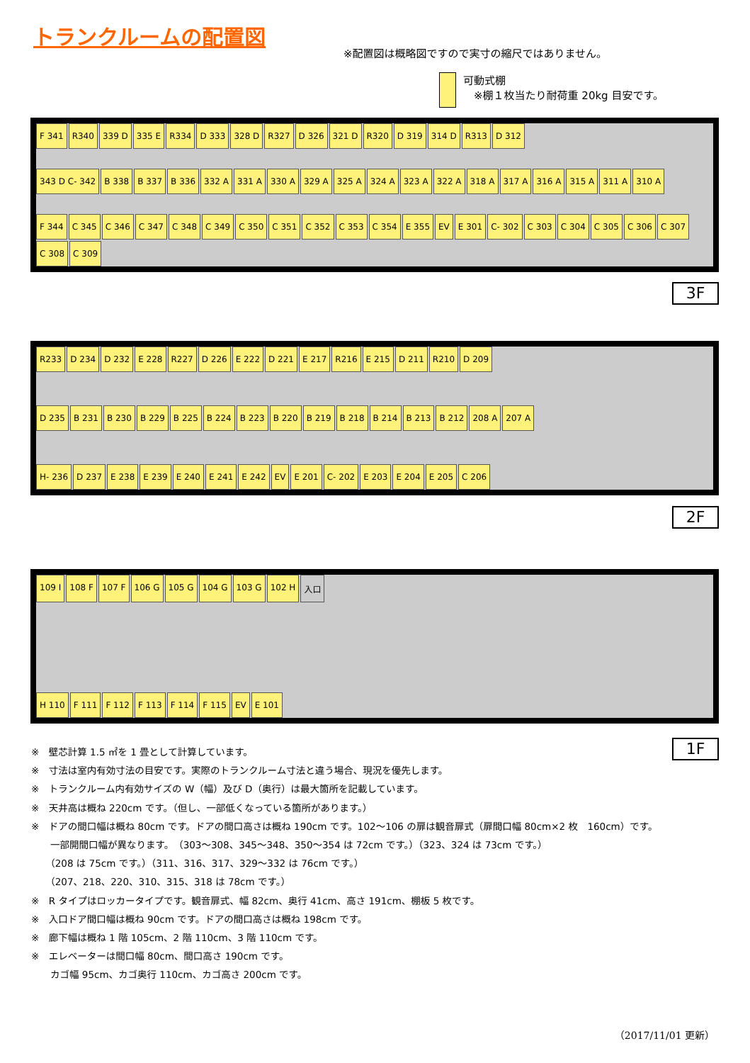トランクルームの配置図
※配置図は概略図ですので実寸の縮尺ではありません。
可動式棚
　※棚１枚当たり耐荷重 20kg 目安です。
F 341 R340 339 D 335 E R334 D 333 328 D R327 D 326 321 D R320 D 319 314 D R313 D 312
343 D C- 342 B 338 B 337 B 336 332 A 331 A 330 A 329 A 325 A 324 A 323 A 322 A 318 A 317 A 316 A 315 A 311 A 310 A
F 344 C 345 C 346 C 347 C 348 C 349 C 350 C 351 C 352 C 353 C 354 E 355 EV E 301 C- 302 C 303 C 304 C 305 C 306 C 307 C 308 C 309
3F
R233 D 234 D 232 E 228 R227 D 226 E 222 D 221 E 217 R216 E 215 D 211 R210 D 209
D 235 B 231 B 230 B 229 B 225 B 224 B 223 B 220 B 219 B 218 B 214 B 213 B 212 208 A 207 A
H- 236 D 237 E 238 E 239 E 240 E 241 E 242 EV E 201 C- 202 E 203 E 204 E 205 C 206
2F
109 I 108 F 107 F 106 G 105 G 104 G 103 G 102 H 入口
H 110 F 111 F 112 F 113 F 114 F 115 EV E 101
1F
※　壁芯計算 1.5 ㎡を 1 畳として計算しています。
※　寸法は室内有効寸法の目安です。実際のトランクルーム寸法と違う場合、現況を優先します。
※　トランクルーム内有効サイズの W（幅）及び D（奥行）は最大箇所を記載しています。
※　天井高は概ね 220cm です。（但し、一部低くなっている箇所があります。）
※　ドアの間口幅は概ね 80cm です。ドアの間口高さは概ね 190cm です。102～106 の扉は観音扉式（扉間口幅 80cm×2 枚　160cm）です。
　　一部開間口幅が異なります。　（303～308、345～348、350～354 は 72cm です。）（323、324 は 73cm です。）
　　（208 は 75cm です。）（311、316、317、329～332 は 76cm です。）
　　（207、218、220、310、315、318 は 78cm です。）
※　R タイプはロッカータイプです。観音扉式、幅 82cm、奥行 41cm、高さ 191cm、棚板 5 枚です。
※　入口ドア間口幅は概ね 90cm です。ドアの間口高さは概ね 198cm です。
※　廊下幅は概ね 1 階 105cm、2 階 110cm、3 階 110cm です。
※　エレベーターは間口幅 80cm、間口高さ 190cm です。
　　カゴ幅 95cm、カゴ奥行 110cm、カゴ高さ 200cm です。
（2017/11/01 更新）